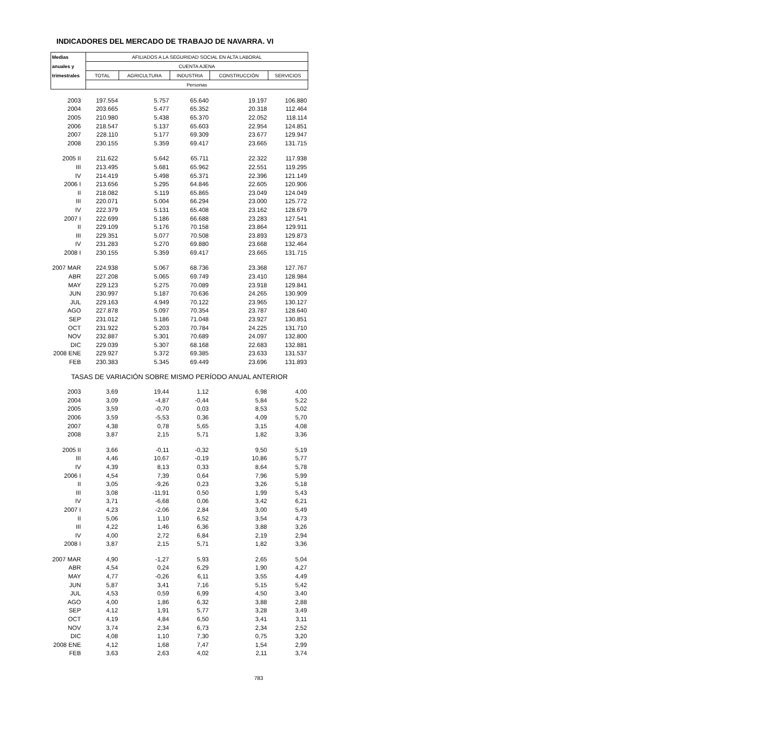INDICADORES DEL MERCADO DE TRABAJO DE NAVARRA. VI
| Medias | AFILIADOS A LA SEGURIDAD SOCIAL EN ALTA LABORAL | | | | |
| --- | --- | --- | --- | --- | --- |
| anuales y | CUENTA AJENA | | | | |
| trimestrales | TOTAL | AGRICULTURA | INDUSTRIA | CONSTRUCCIÓN | SERVICIOS |
| | Personas | | | | |
| 2003 | 197.554 | 5.757 | 65.640 | 19.197 | 106.880 |
| 2004 | 203.665 | 5.477 | 65.352 | 20.318 | 112.464 |
| 2005 | 210.980 | 5.438 | 65.370 | 22.052 | 118.114 |
| 2006 | 218.547 | 5.137 | 65.603 | 22.954 | 124.851 |
| 2007 | 228.110 | 5.177 | 69.309 | 23.677 | 129.947 |
| 2008 | 230.155 | 5.359 | 69.417 | 23.665 | 131.715 |
| 2005 II | 211.622 | 5.642 | 65.711 | 22.322 | 117.938 |
| III | 213.495 | 5.681 | 65.962 | 22.551 | 119.295 |
| IV | 214.419 | 5.498 | 65.371 | 22.396 | 121.149 |
| 2006 I | 213.656 | 5.295 | 64.846 | 22.605 | 120.906 |
| II | 218.082 | 5.119 | 65.865 | 23.049 | 124.049 |
| III | 220.071 | 5.004 | 66.294 | 23.000 | 125.772 |
| IV | 222.379 | 5.131 | 65.408 | 23.162 | 128.679 |
| 2007 I | 222.699 | 5.186 | 66.688 | 23.283 | 127.541 |
| II | 229.109 | 5.176 | 70.158 | 23.864 | 129.911 |
| III | 229.351 | 5.077 | 70.508 | 23.893 | 129.873 |
| IV | 231.283 | 5.270 | 69.880 | 23.668 | 132.464 |
| 2008 I | 230.155 | 5.359 | 69.417 | 23.665 | 131.715 |
| 2007 MAR | 224.938 | 5.067 | 68.736 | 23.368 | 127.767 |
| ABR | 227.208 | 5.065 | 69.749 | 23.410 | 128.984 |
| MAY | 229.123 | 5.275 | 70.089 | 23.918 | 129.841 |
| JUN | 230.997 | 5.187 | 70.636 | 24.265 | 130.909 |
| JUL | 229.163 | 4.949 | 70.122 | 23.965 | 130.127 |
| AGO | 227.878 | 5.097 | 70.354 | 23.787 | 128.640 |
| SEP | 231.012 | 5.186 | 71.048 | 23.927 | 130.851 |
| OCT | 231.922 | 5.203 | 70.784 | 24.225 | 131.710 |
| NOV | 232.887 | 5.301 | 70.689 | 24.097 | 132.800 |
| DIC | 229.039 | 5.307 | 68.168 | 22.683 | 132.881 |
| 2008 ENE | 229.927 | 5.372 | 69.385 | 23.633 | 131.537 |
| FEB | 230.383 | 5.345 | 69.449 | 23.696 | 131.893 |
| TASAS DE VARIACIÓN SOBRE MISMO PERÍODO ANUAL ANTERIOR | | | | | |
| 2003 | 3,69 | 19,44 | 1,12 | 6,98 | 4,00 |
| 2004 | 3,09 | -4,87 | -0,44 | 5,84 | 5,22 |
| 2005 | 3,59 | -0,70 | 0,03 | 8,53 | 5,02 |
| 2006 | 3,59 | -5,53 | 0,36 | 4,09 | 5,70 |
| 2007 | 4,38 | 0,78 | 5,65 | 3,15 | 4,08 |
| 2008 | 3,87 | 2,15 | 5,71 | 1,82 | 3,36 |
| 2005 II | 3,66 | -0,11 | -0,32 | 9,50 | 5,19 |
| III | 4,46 | 10,67 | -0,19 | 10,86 | 5,77 |
| IV | 4,39 | 8,13 | 0,33 | 8,64 | 5,78 |
| 2006 I | 4,54 | 7,39 | 0,64 | 7,96 | 5,99 |
| II | 3,05 | -9,26 | 0,23 | 3,26 | 5,18 |
| III | 3,08 | -11,91 | 0,50 | 1,99 | 5,43 |
| IV | 3,71 | -6,68 | 0,06 | 3,42 | 6,21 |
| 2007 I | 4,23 | -2,06 | 2,84 | 3,00 | 5,49 |
| II | 5,06 | 1,10 | 6,52 | 3,54 | 4,73 |
| III | 4,22 | 1,46 | 6,36 | 3,88 | 3,26 |
| IV | 4,00 | 2,72 | 6,84 | 2,19 | 2,94 |
| 2008 I | 3,87 | 2,15 | 5,71 | 1,82 | 3,36 |
| 2007 MAR | 4,90 | -1,27 | 5,93 | 2,65 | 5,04 |
| ABR | 4,54 | 0,24 | 6,29 | 1,90 | 4,27 |
| MAY | 4,77 | -0,26 | 6,11 | 3,55 | 4,49 |
| JUN | 5,87 | 3,41 | 7,16 | 5,15 | 5,42 |
| JUL | 4,53 | 0,59 | 6,99 | 4,50 | 3,40 |
| AGO | 4,00 | 1,86 | 6,32 | 3,88 | 2,88 |
| SEP | 4,12 | 1,91 | 5,77 | 3,28 | 3,49 |
| OCT | 4,19 | 4,84 | 6,50 | 3,41 | 3,11 |
| NOV | 3,74 | 2,34 | 6,73 | 2,34 | 2,52 |
| DIC | 4,08 | 1,10 | 7,30 | 0,75 | 3,20 |
| 2008 ENE | 4,12 | 1,68 | 7,47 | 1,54 | 2,99 |
| FEB | 3,63 | 2,63 | 4,02 | 2,11 | 3,74 |
783